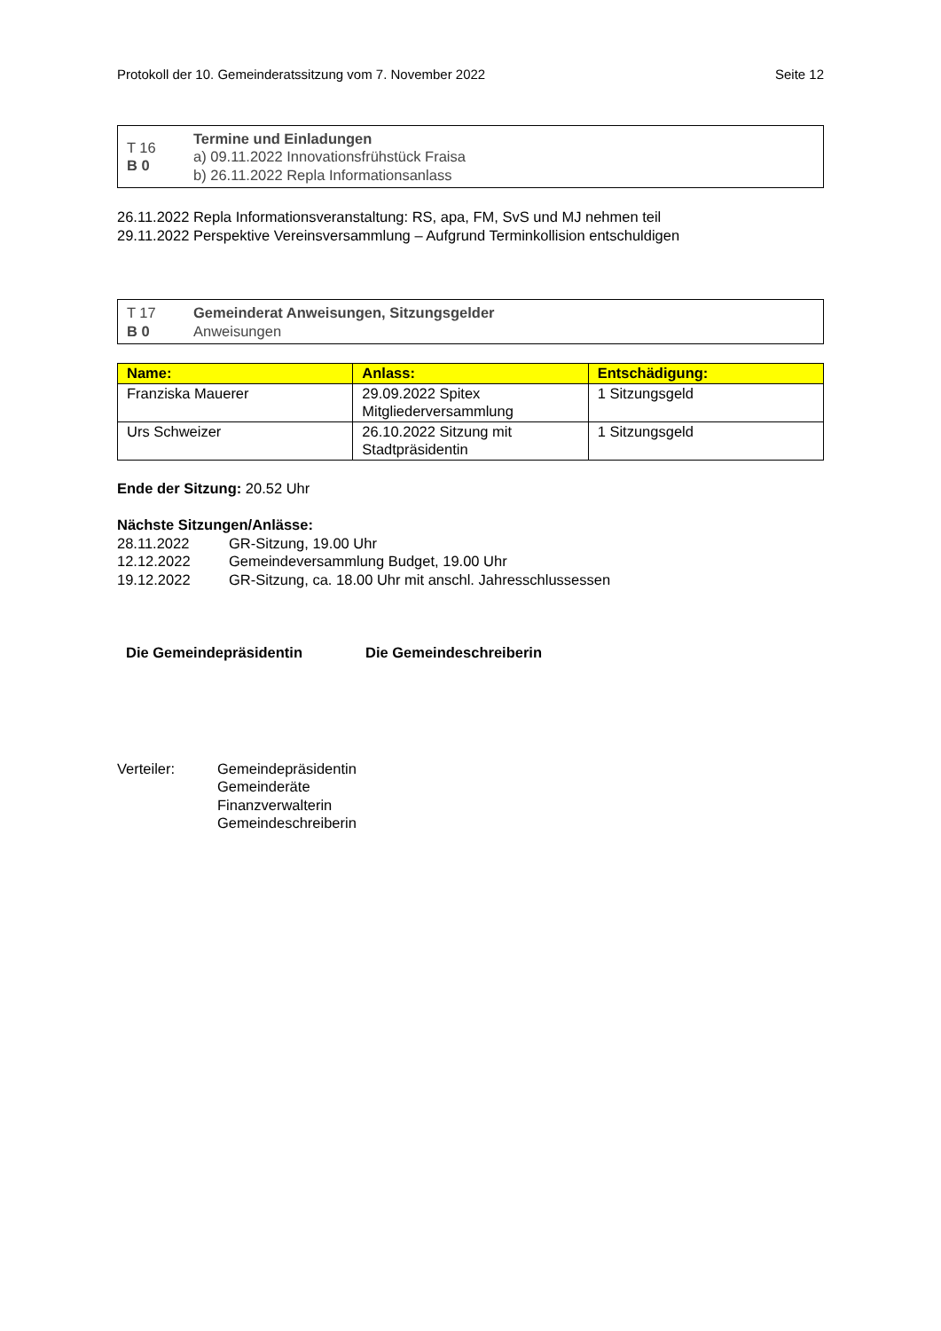Protokoll der 10. Gemeinderatssitzung vom 7. November 2022 Seite 12
T 16
B 0
Termine und Einladungen
a) 09.11.2022 Innovationsfrühstück Fraisa
b) 26.11.2022 Repla Informationsanlass
26.11.2022 Repla Informationsveranstaltung: RS, apa, FM, SvS und MJ nehmen teil
29.11.2022 Perspektive Vereinsversammlung – Aufgrund Terminkollision entschuldigen
T 17
B 0
Gemeinderat Anweisungen, Sitzungsgelder
Anweisungen
| Name: | Anlass: | Entschädigung: |
| --- | --- | --- |
| Franziska Mauerer | 29.09.2022 Spitex Mitgliederversammlung | 1 Sitzungsgeld |
| Urs Schweizer | 26.10.2022 Sitzung mit Stadtpräsidentin | 1 Sitzungsgeld |
Ende der Sitzung: 20.52 Uhr
Nächste Sitzungen/Anlässe:
28.11.2022 GR-Sitzung, 19.00 Uhr
12.12.2022 Gemeindeversammlung Budget, 19.00 Uhr
19.12.2022 GR-Sitzung, ca. 18.00 Uhr mit anschl. Jahresschlussessen
Die Gemeindepräsidentin Die Gemeindeschreiberin
Verteiler: Gemeindepräsidentin
Gemeinderäte
Finanzverwalterin
Gemeindeschreiberin